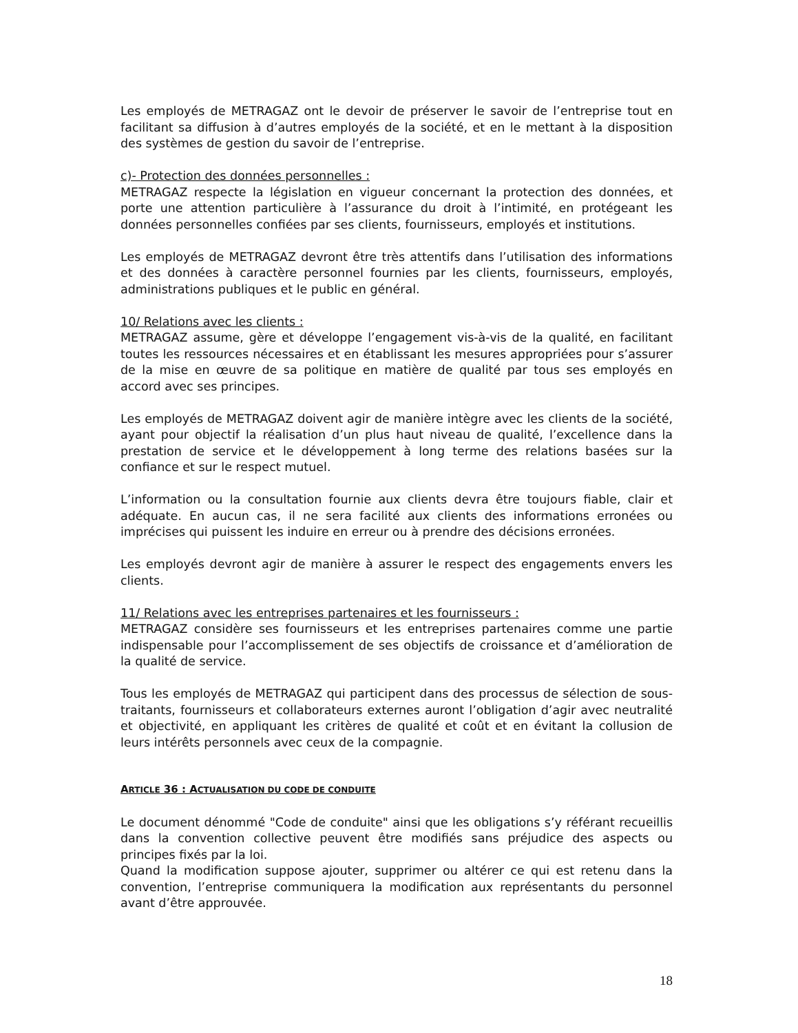Les employés de METRAGAZ ont le devoir de préserver le savoir de l’entreprise tout en facilitant sa diffusion à d’autres employés de la société, et en le mettant à la disposition des systèmes de gestion du savoir de l’entreprise.
c)- Protection des données personnelles :
METRAGAZ respecte la législation en vigueur concernant la protection des données, et porte une attention particulière à l’assurance du droit à l’intimité, en protégeant les données personnelles confiées par ses clients, fournisseurs, employés et institutions.
Les employés de METRAGAZ devront être très attentifs dans l’utilisation des informations et des données à caractère personnel fournies par les clients, fournisseurs, employés, administrations publiques et le public en général.
10/ Relations avec les clients :
METRAGAZ assume, gère et développe l’engagement vis-à-vis de la qualité, en facilitant toutes les ressources nécessaires et en établissant les mesures appropriées pour s’assurer de la mise en œuvre de sa politique en matière de qualité par tous ses employés en accord avec ses principes.
Les employés de METRAGAZ doivent agir de manière intègre avec les clients de la société, ayant pour objectif la réalisation d’un plus haut niveau de qualité, l’excellence dans la prestation de service et le développement à long terme des relations basées sur la confiance et sur le respect mutuel.
L’information ou la consultation fournie aux clients devra être toujours fiable, clair et adéquate. En aucun cas, il ne sera facilité aux clients des informations erronées ou imprécises qui puissent les induire en erreur ou à prendre des décisions erronées.
Les employés devront agir de manière à assurer le respect des engagements envers les clients.
11/ Relations avec les entreprises partenaires et les fournisseurs :
METRAGAZ considère ses fournisseurs et les entreprises partenaires comme une partie indispensable pour l’accomplissement de ses objectifs de croissance et d’amélioration de la qualité de service.
Tous les employés de METRAGAZ qui participent dans des processus de sélection de sous-traitants, fournisseurs et collaborateurs externes auront l’obligation d’agir avec neutralité et objectivité, en appliquant les critères de qualité et coût et en évitant la collusion de leurs intérêts personnels avec ceux de la compagnie.
ARTICLE 36 : ACTUALISATION DU CODE DE CONDUITE
Le document dénommé "Code de conduite" ainsi que les obligations s’y référant recueillis dans la convention collective peuvent être modifiés sans préjudice des aspects ou principes fixés par la loi.
Quand la modification suppose ajouter, supprimer ou altérer ce qui est retenu dans la convention, l’entreprise communiquera la modification aux représentants du personnel avant d’être approuvée.
18